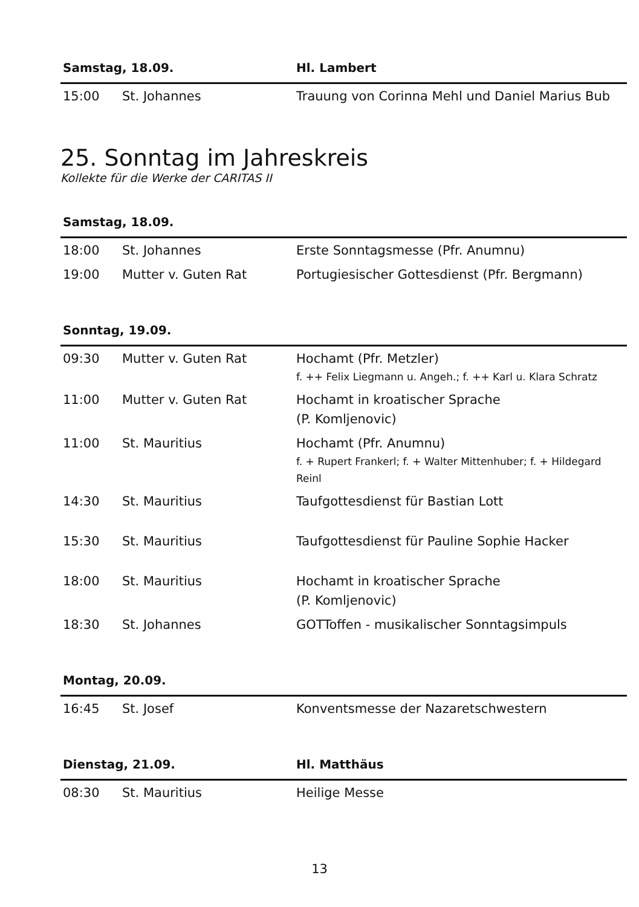| Samstag, 18.09. | | Hl. Lambert |
| --- | --- | --- |
| 15:00 | St. Johannes | Trauung von Corinna Mehl und Daniel Marius Bub |
25. Sonntag im Jahreskreis
Kollekte für die Werke der CARITAS II
| Samstag, 18.09. | | |
| --- | --- | --- |
| 18:00 | St. Johannes | Erste Sonntagsmesse (Pfr. Anumnu) |
| 19:00 | Mutter v. Guten Rat | Portugiesischer Gottesdienst (Pfr. Bergmann) |
| Sonntag, 19.09. | | |
| --- | --- | --- |
| 09:30 | Mutter v. Guten Rat | Hochamt (Pfr. Metzler) f. ++ Felix Liegmann u. Angeh.; f. ++ Karl u. Klara Schratz |
| 11:00 | Mutter v. Guten Rat | Hochamt in kroatischer Sprache (P. Komljenovic) |
| 11:00 | St. Mauritius | Hochamt (Pfr. Anumnu) f. + Rupert Frankerl; f. + Walter Mittenhuber; f. + Hildegard Reinl |
| 14:30 | St. Mauritius | Taufgottesdienst für Bastian Lott |
| 15:30 | St. Mauritius | Taufgottesdienst für Pauline Sophie Hacker |
| 18:00 | St. Mauritius | Hochamt in kroatischer Sprache (P. Komljenovic) |
| 18:30 | St. Johannes | GOTToffen - musikalischer Sonntagsimpuls |
| Montag, 20.09. | | |
| --- | --- | --- |
| 16:45 | St. Josef | Konventsmesse der Nazaretschwestern |
| Dienstag, 21.09. | | Hl. Matthäus |
| --- | --- | --- |
| 08:30 | St. Mauritius | Heilige Messe |
13